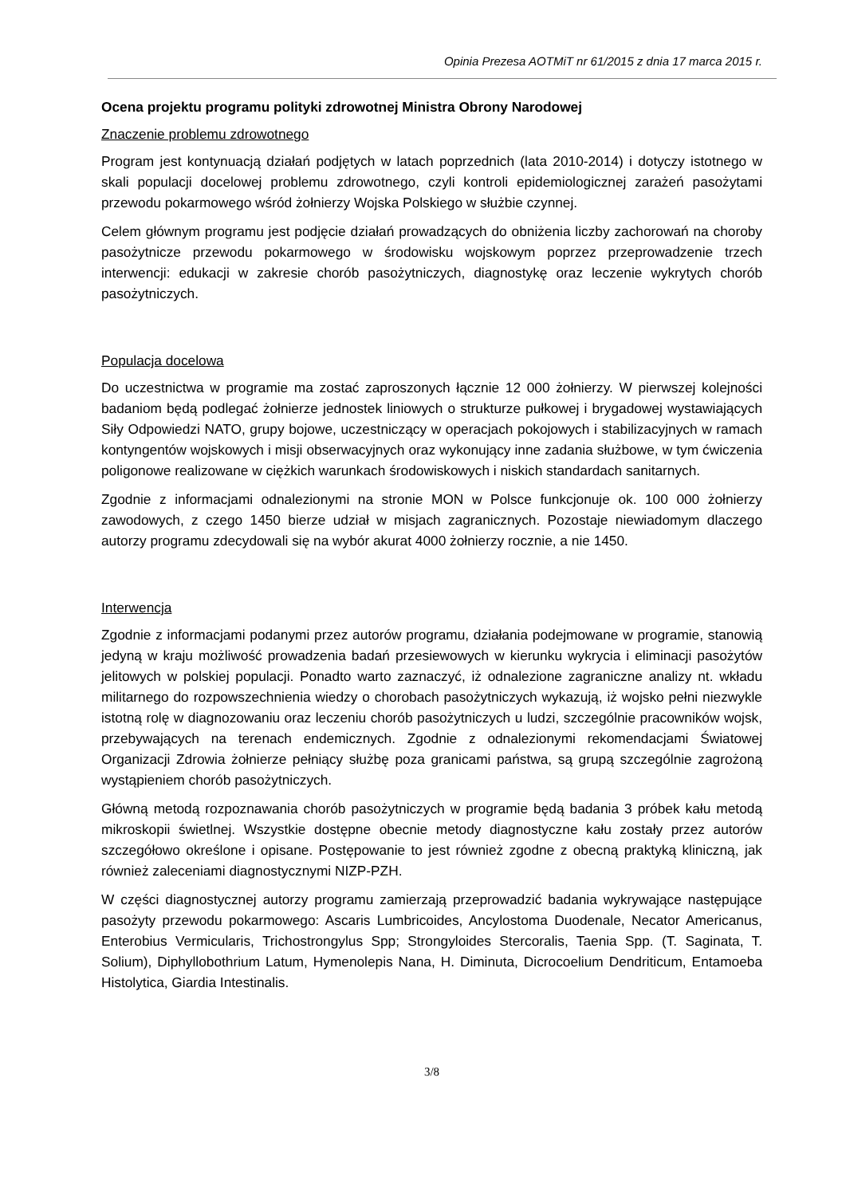Opinia Prezesa AOTMiT nr 61/2015 z dnia 17 marca 2015 r.
Ocena projektu programu polityki zdrowotnej Ministra Obrony Narodowej
Znaczenie problemu zdrowotnego
Program jest kontynuacją działań podjętych w latach poprzednich (lata 2010-2014) i dotyczy istotnego w skali populacji docelowej problemu zdrowotnego, czyli kontroli epidemiologicznej zarażeń pasożytami przewodu pokarmowego wśród żołnierzy Wojska Polskiego w służbie czynnej.
Celem głównym programu jest podjęcie działań prowadzących do obniżenia liczby zachorowań na choroby pasożytnicze przewodu pokarmowego w środowisku wojskowym poprzez przeprowadzenie trzech interwencji: edukacji w zakresie chorób pasożytniczych, diagnostykę oraz leczenie wykrytych chorób pasożytniczych.
Populacja docelowa
Do uczestnictwa w programie ma zostać zaproszonych łącznie 12 000 żołnierzy. W pierwszej kolejności badaniom będą podlegać żołnierze jednostek liniowych o strukturze pułkowej i brygadowej wystawiających Siły Odpowiedzi NATO, grupy bojowe, uczestniczący w operacjach pokojowych i stabilizacyjnych w ramach kontyngentów wojskowych i misji obserwacyjnych oraz wykonujący inne zadania służbowe, w tym ćwiczenia poligonowe realizowane w ciężkich warunkach środowiskowych i niskich standardach sanitarnych.
Zgodnie z informacjami odnalezionymi na stronie MON w Polsce funkcjonuje ok. 100 000 żołnierzy zawodowych, z czego 1450 bierze udział w misjach zagranicznych. Pozostaje niewiadomym dlaczego autorzy programu zdecydowali się na wybór akurat 4000 żołnierzy rocznie, a nie 1450.
Interwencja
Zgodnie z informacjami podanymi przez autorów programu, działania podejmowane w programie, stanowią jedyną w kraju możliwość prowadzenia badań przesiewowych w kierunku wykrycia i eliminacji pasożytów jelitowych w polskiej populacji. Ponadto warto zaznaczyć, iż odnalezione zagraniczne analizy nt. wkładu militarnego do rozpowszechnienia wiedzy o chorobach pasożytniczych wykazują, iż wojsko pełni niezwykle istotną rolę w diagnozowaniu oraz leczeniu chorób pasożytniczych u ludzi, szczególnie pracowników wojsk, przebywających na terenach endemicznych. Zgodnie z odnalezionymi rekomendacjami Światowej Organizacji Zdrowia żołnierze pełniący służbę poza granicami państwa, są grupą szczególnie zagrożoną wystąpieniem chorób pasożytniczych.
Główną metodą rozpoznawania chorób pasożytniczych w programie będą badania 3 próbek kału metodą mikroskopii świetlnej. Wszystkie dostępne obecnie metody diagnostyczne kału zostały przez autorów szczegółowo określone i opisane. Postępowanie to jest również zgodne z obecną praktyką kliniczną, jak również zaleceniami diagnostycznymi NIZP-PZH.
W części diagnostycznej autorzy programu zamierzają przeprowadzić badania wykrywające następujące pasożyty przewodu pokarmowego: Ascaris Lumbricoides, Ancylostoma Duodenale, Necator Americanus, Enterobius Vermicularis, Trichostrongylus Spp; Strongyloides Stercoralis, Taenia Spp. (T. Saginata, T. Solium), Diphyllobothrium Latum, Hymenolepis Nana, H. Diminuta, Dicrocoelium Dendriticum, Entamoeba Histolytica, Giardia Intestinalis.
3/8